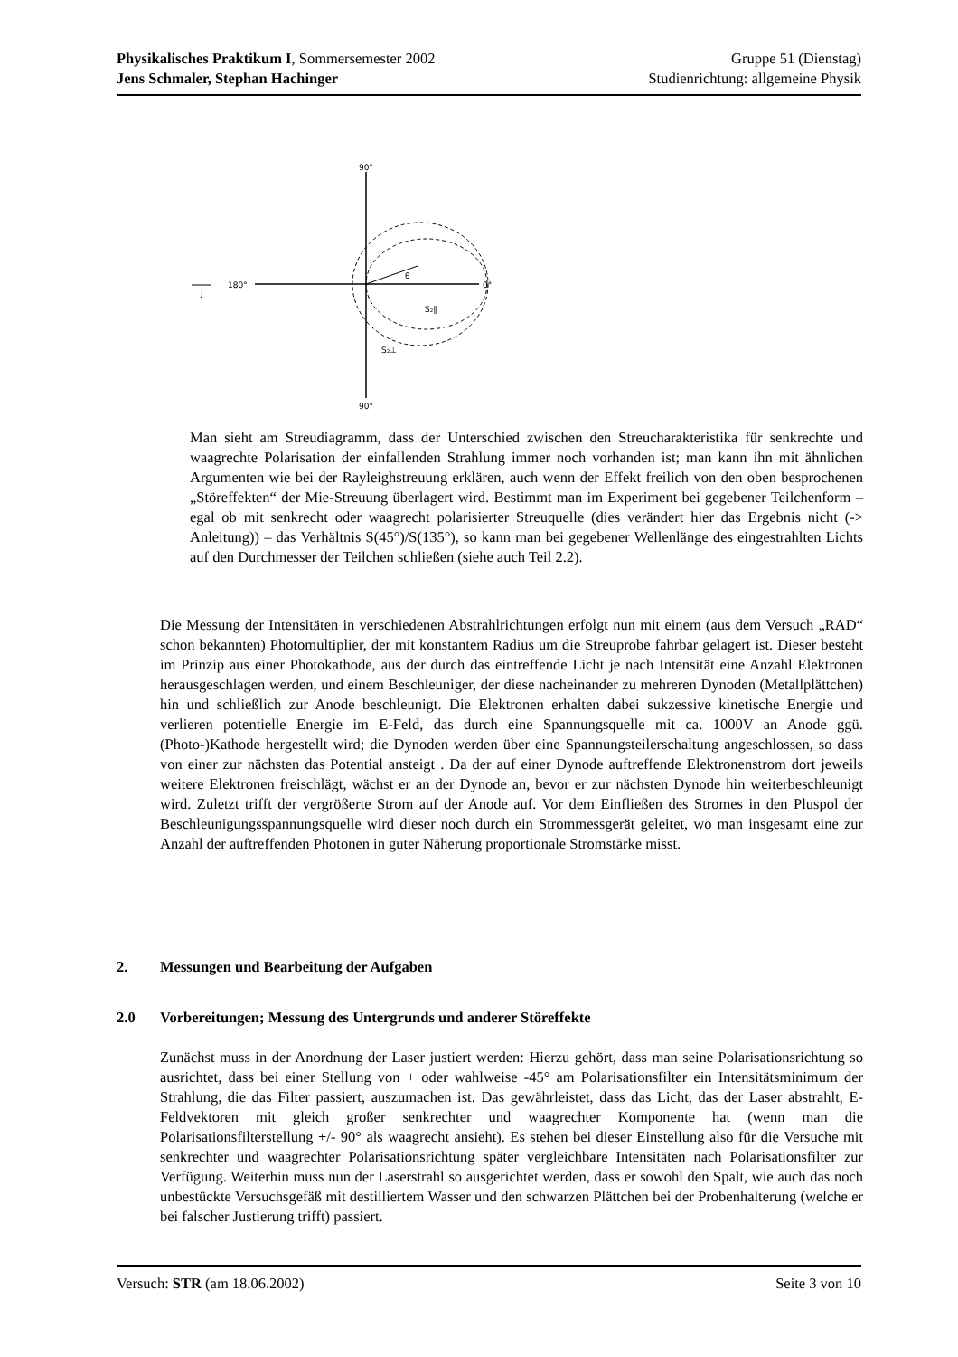Physikalisches Praktikum I, Sommersemester 2002 Gruppe 51 (Dienstag)
Jens Schmaler, Stephan Hachinger Studienrichtung: allgemeine Physik
90°
90°
180°
0°
θ
S₂∥
S₂⊥
J
Man sieht am Streudiagramm, dass der Unterschied zwischen den Streucharakteristika für senkrechte und waagrechte Polarisation der einfallenden Strahlung immer noch vorhanden ist; man kann ihn mit ähnlichen Argumenten wie bei der Rayleighstreuung erklären, auch wenn der Effekt freilich von den oben besprochenen „Störeffekten“ der Mie-Streuung überlagert wird. Bestimmt man im Experiment bei gegebener Teilchenform – egal ob mit senkrecht oder waagrecht polarisierter Streuquelle (dies verändert hier das Ergebnis nicht (-> Anleitung)) – das Verhältnis S(45°)/S(135°), so kann man bei gegebener Wellenlänge des eingestrahlten Lichts auf den Durchmesser der Teilchen schließen (siehe auch Teil 2.2).
Die Messung der Intensitäten in verschiedenen Abstrahlrichtungen erfolgt nun mit einem (aus dem Versuch „RAD“ schon bekannten) Photomultiplier, der mit konstantem Radius um die Streuprobe fahrbar gelagert ist. Dieser besteht im Prinzip aus einer Photokathode, aus der durch das eintreffende Licht je nach Intensität eine Anzahl Elektronen herausgeschlagen werden, und einem Beschleuniger, der diese nacheinander zu mehreren Dynoden (Metallplättchen) hin und schließlich zur Anode beschleunigt. Die Elektronen erhalten dabei sukzessive kinetische Energie und verlieren potentielle Energie im E-Feld, das durch eine Spannungsquelle mit ca. 1000V an Anode ggü. (Photo-)Kathode hergestellt wird; die Dynoden werden über eine Spannungsteilerschaltung angeschlossen, so dass von einer zur nächsten das Potential ansteigt . Da der auf einer Dynode auftreffende Elektronenstrom dort jeweils weitere Elektronen freischlägt, wächst er an der Dynode an, bevor er zur nächsten Dynode hin weiterbeschleunigt wird. Zuletzt trifft der vergrößerte Strom auf der Anode auf. Vor dem Einfließen des Stromes in den Pluspol der Beschleunigungsspannungsquelle wird dieser noch durch ein Strommessgerät geleitet, wo man insgesamt eine zur Anzahl der auftreffenden Photonen in guter Näherung proportionale Stromstärke misst.
2. Messungen und Bearbeitung der Aufgaben
2.0 Vorbereitungen; Messung des Untergrunds und anderer Störeffekte
Zunächst muss in der Anordnung der Laser justiert werden: Hierzu gehört, dass man seine Polarisationsrichtung so ausrichtet, dass bei einer Stellung von + oder wahlweise -45° am Polarisationsfilter ein Intensitätsminimum der Strahlung, die das Filter passiert, auszumachen ist. Das gewährleistet, dass das Licht, das der Laser abstrahlt, E-Feldvektoren mit gleich großer senkrechter und waagrechter Komponente hat (wenn man die Polarisationsfilterstellung +/- 90° als waagrecht ansieht). Es stehen bei dieser Einstellung also für die Versuche mit senkrechter und waagrechter Polarisationsrichtung später vergleichbare Intensitäten nach Polarisationsfilter zur Verfügung. Weiterhin muss nun der Laserstrahl so ausgerichtet werden, dass er sowohl den Spalt, wie auch das noch unbestückte Versuchsgefäß mit destilliertem Wasser und den schwarzen Plättchen bei der Probenhalterung (welche er bei falscher Justierung trifft) passiert.
Versuch: STR (am 18.06.2002) Seite 3 von 10